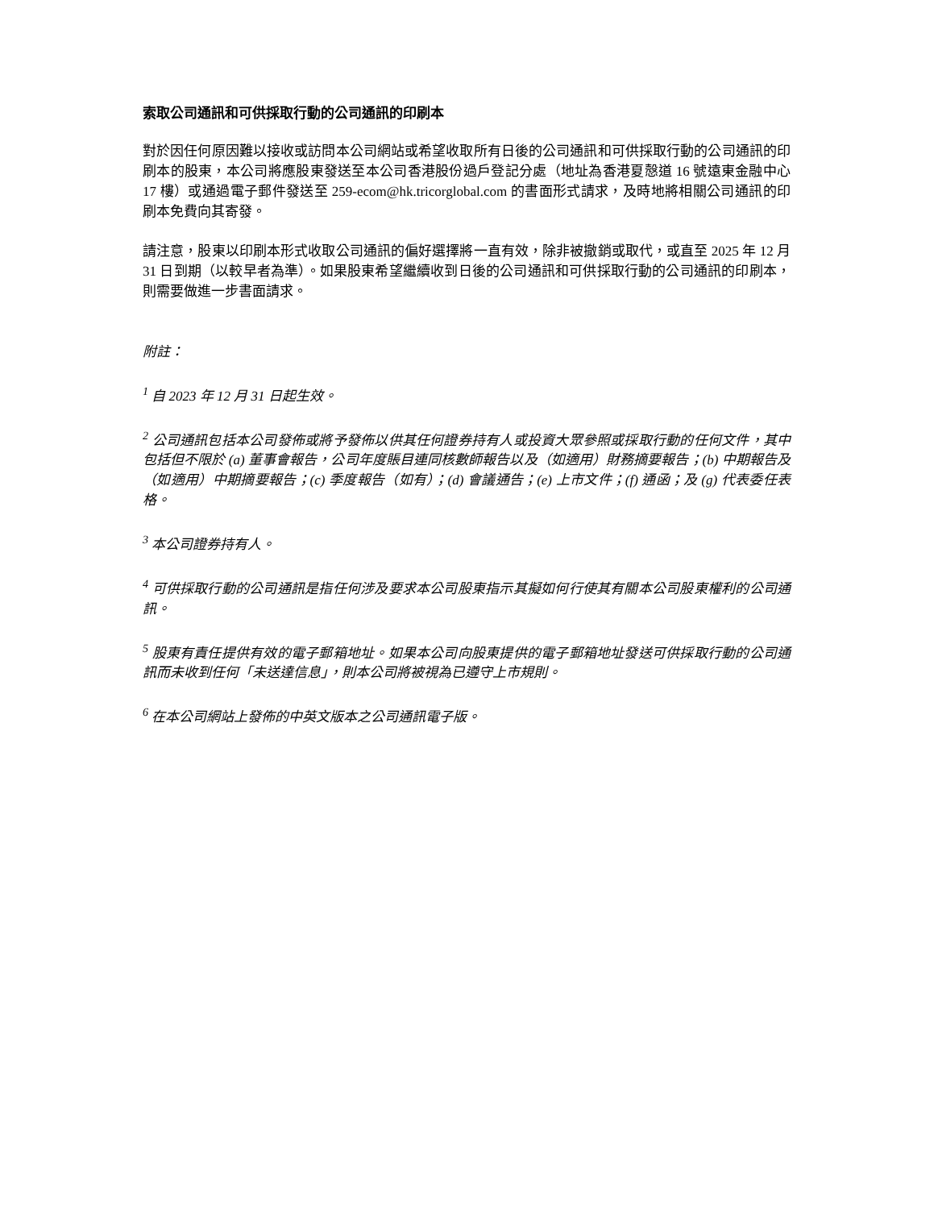索取公司通訊和可供採取行動的公司通訊的印刷本
對於因任何原因難以接收或訪問本公司網站或希望收取所有日後的公司通訊和可供採取行動的公司通訊的印刷本的股東，本公司將應股東發送至本公司香港股份過戶登記分處（地址為香港夏慤道 16 號遠東金融中心 17 樓）或通過電子郵件發送至 259-ecom@hk.tricorglobal.com 的書面形式請求，及時地將相關公司通訊的印刷本免費向其寄發。
請注意，股東以印刷本形式收取公司通訊的偏好選擇將一直有效，除非被撤銷或取代，或直至 2025 年 12 月 31 日到期（以較早者為準）。如果股東希望繼續收到日後的公司通訊和可供採取行動的公司通訊的印刷本，則需要做進一步書面請求。
附註：
<sup>1</sup> 自 2023 年 12 月 31 日起生效。
<sup>2</sup> 公司通訊包括本公司發佈或將予發佈以供其任何證券持有人或投資大眾參照或採取行動的任何文件，其中包括但不限於 (a) 董事會報告，公司年度賬目連同核數師報告以及（如適用）財務摘要報告；(b) 中期報告及（如適用）中期摘要報告；(c) 季度報告（如有）；(d) 會議通告；(e) 上市文件；(f) 通函；及 (g) 代表委任表格。
<sup>3</sup> 本公司證券持有人。
<sup>4</sup> 可供採取行動的公司通訊是指任何涉及要求本公司股東指示其擬如何行使其有關本公司股東權利的公司通訊。
<sup>5</sup> 股東有責任提供有效的電子郵箱地址。如果本公司向股東提供的電子郵箱地址發送可供採取行動的公司通訊而未收到任何「未送達信息」，則本公司將被視為已遵守上市規則。
<sup>6</sup> 在本公司網站上發佈的中英文版本之公司通訊電子版。